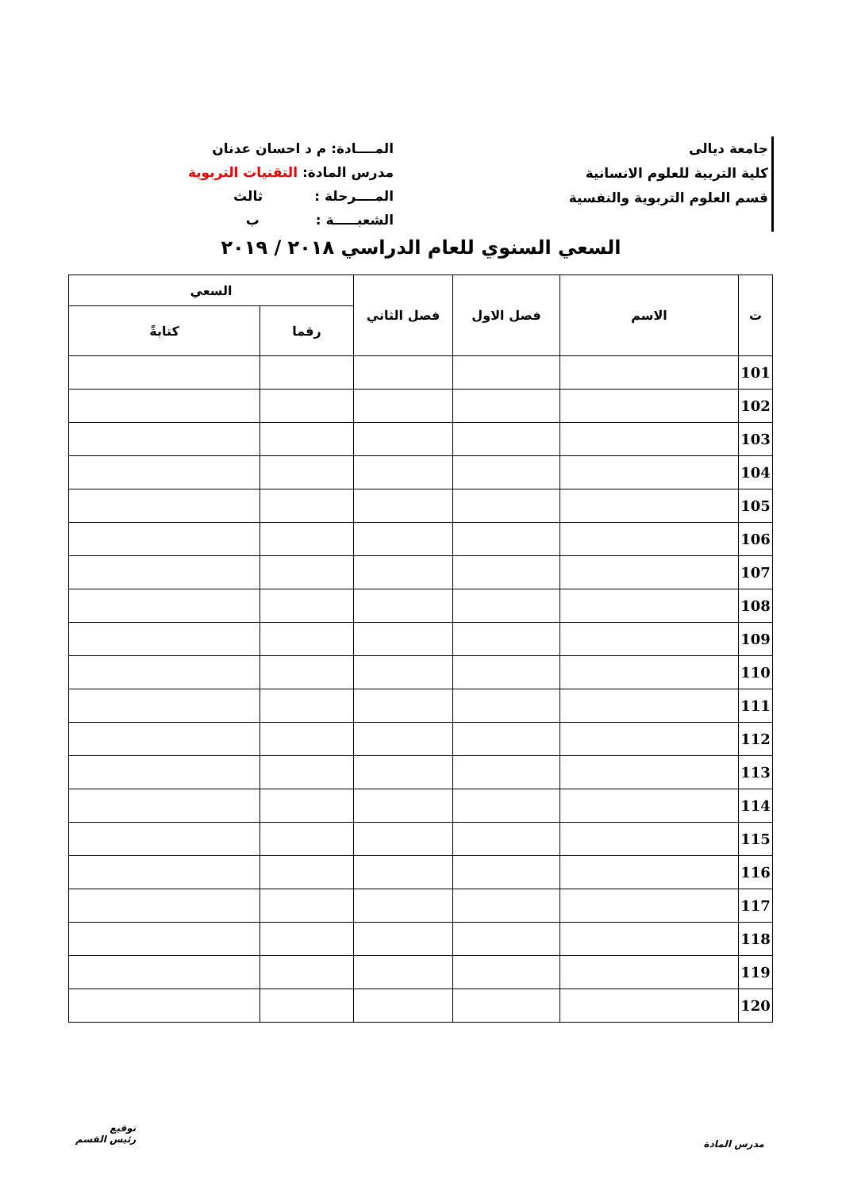جامعة ديالى
كلية التربية للعلوم الانسانية
قسم العلوم التربوية والنفسية
المــــادة: م د احسان عدنان
مدرس المادة: التقنيات التربوية
المــــرحلة : ثالث
الشعبـــــة : ب
السعي السنوي للعام الدراسي ٢٠١٨ / ٢٠١٩
| ت | الاسم | فصل الاول | فصل الثاني | السعي | |
| --- | --- | --- | --- | --- | --- |
| | | | | رقما | كتابةً |
| 101 | | | | | |
| 102 | | | | | |
| 103 | | | | | |
| 104 | | | | | |
| 105 | | | | | |
| 106 | | | | | |
| 107 | | | | | |
| 108 | | | | | |
| 109 | | | | | |
| 110 | | | | | |
| 111 | | | | | |
| 112 | | | | | |
| 113 | | | | | |
| 114 | | | | | |
| 115 | | | | | |
| 116 | | | | | |
| 117 | | | | | |
| 118 | | | | | |
| 119 | | | | | |
| 120 | | | | | |
مدرس المادة
توقيع
رئيس القسم